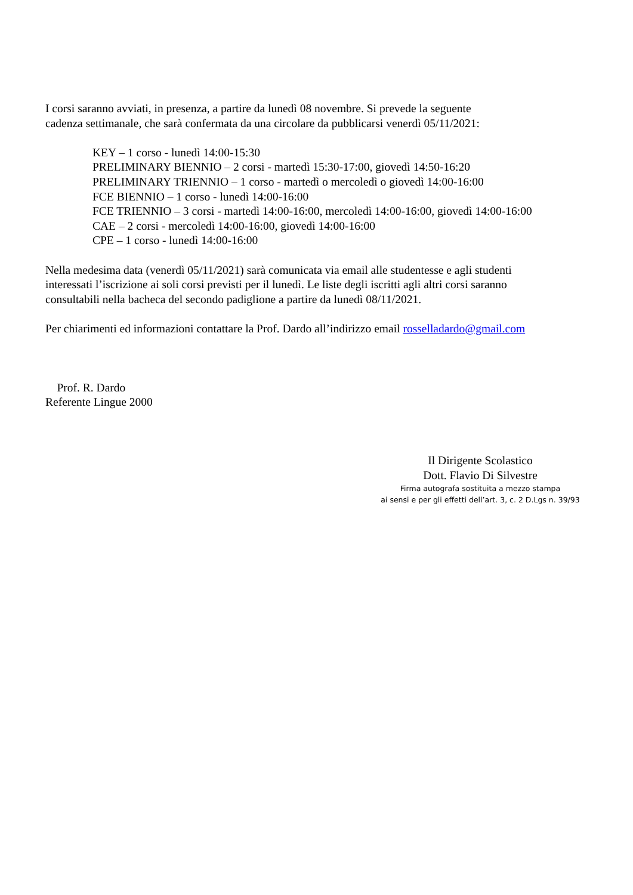I corsi saranno avviati, in presenza, a partire da lunedì 08 novembre. Si prevede la seguente
cadenza settimanale, che sarà confermata da una circolare da pubblicarsi venerdì 05/11/2021:
KEY – 1 corso - lunedì 14:00-15:30
PRELIMINARY BIENNIO – 2 corsi - martedì 15:30-17:00, giovedì 14:50-16:20
PRELIMINARY TRIENNIO – 1 corso - martedì o mercoledì o giovedì 14:00-16:00
FCE BIENNIO – 1 corso - lunedì 14:00-16:00
FCE TRIENNIO – 3 corsi - martedì 14:00-16:00, mercoledì 14:00-16:00, giovedì 14:00-16:00
CAE – 2 corsi - mercoledì 14:00-16:00, giovedì 14:00-16:00
CPE – 1 corso - lunedì 14:00-16:00
Nella medesima data (venerdì 05/11/2021) sarà comunicata via email alle studentesse e agli studenti
interessati l’iscrizione ai soli corsi previsti per il lunedì. Le liste degli iscritti agli altri corsi saranno
consultabili nella bacheca del secondo padiglione a partire da lunedì 08/11/2021.
Per chiarimenti ed informazioni contattare la Prof. Dardo all’indirizzo email rossella​dardo@gmail.com
Prof. R. Dardo
Referente Lingue 2000
Il Dirigente Scolastico
Dott. Flavio Di Silvestre
Firma autografa sostituita a mezzo stampa
ai sensi e per gli effetti dell’art. 3, c. 2 D.Lgs n. 39/93